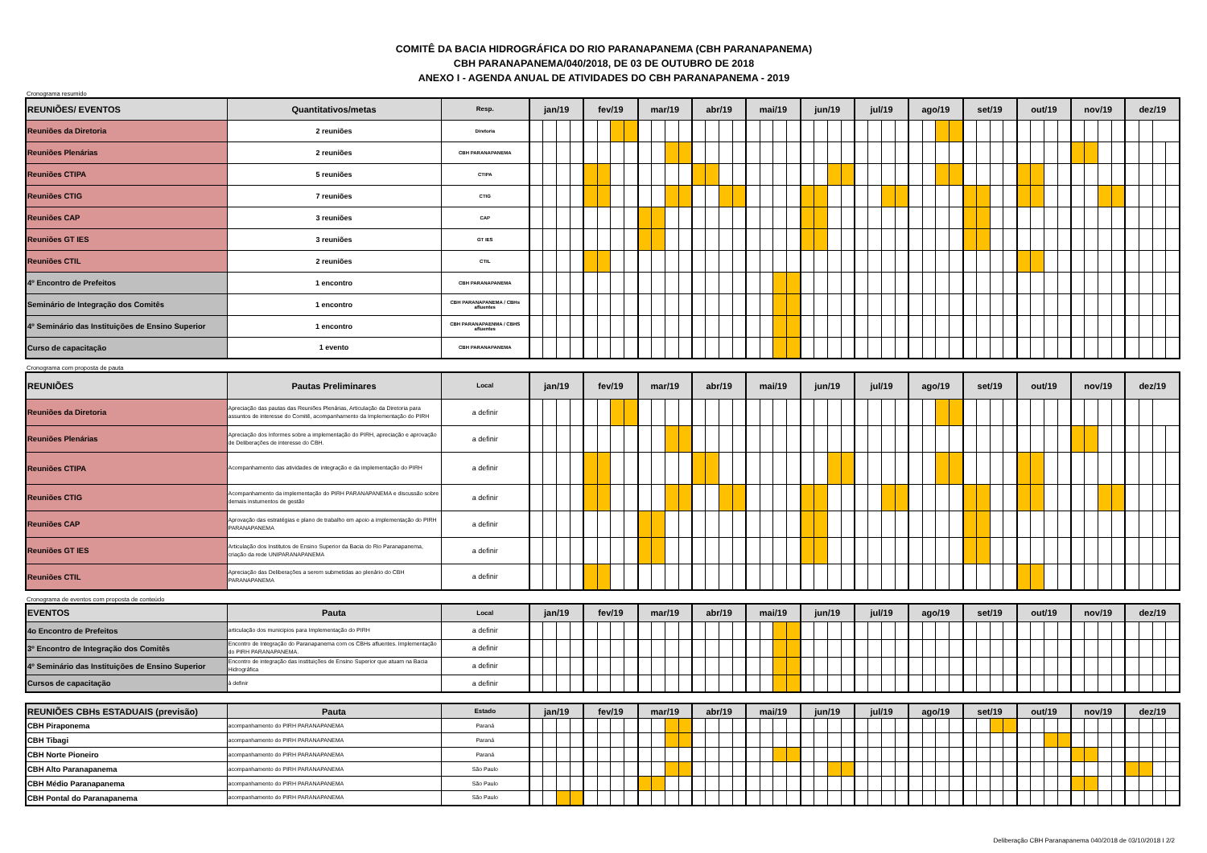COMITÊ DA BACIA HIDROGRÁFICA DO RIO PARANAPANEMA (CBH PARANAPANEMA)
CBH PARANAPANEMA/040/2018, DE 03 DE OUTUBRO DE 2018
ANEXO I - AGENDA ANUAL DE ATIVIDADES DO CBH PARANAPANEMA - 2019
Cronograma resumido
| REUNIÕES/ EVENTOS | Quantitativos/metas | Resp. | jan/19 | | | | fev/19 | | | | mar/19 | | | | abr/19 | | | | mai/19 | | | | jun/19 | | | | jul/19 | | | | ago/19 | | | | set/19 | | | | out/19 | | | | nov/19 | | | | dez/19 | | | |
| --- | --- | --- | --- | --- | --- | --- | --- | --- | --- | --- | --- | --- | --- | --- | --- | --- | --- | --- | --- | --- | --- | --- | --- | --- | --- | --- | --- | --- | --- | --- | --- | --- | --- | --- | --- | --- | --- | --- | --- | --- | --- | --- | --- | --- | --- | --- | --- | --- | --- | --- |
| Reuniões da Diretoria | 2 reuniões | Diretoria | | | | | | | | | | | | | | | | | | | | | | | | | | | | | | | | | | | | | | | | | | | | | | | | |
| Reuniões Plenárias | 2 reuniões | CBH PARANAPANEMA | | | | | | | | | | | | | | | | | | | | | | | | | | | | | | | | | | | | | | | | | | | | | | | | |
| Reuniões CTIPA | 5 reuniões | CTIPA | | | | | | | | | | | | | | | | | | | | | | | | | | | | | | | | | | | | | | | | | | | | | | | | |
| Reuniões CTIG | 7 reuniões | CTIG | | | | | | | | | | | | | | | | | | | | | | | | | | | | | | | | | | | | | | | | | | | | | | | | |
| Reuniões CAP | 3 reuniões | CAP | | | | | | | | | | | | | | | | | | | | | | | | | | | | | | | | | | | | | | | | | | | | | | | | |
| Reuniões GT IES | 3 reuniões | GT IES | | | | | | | | | | | | | | | | | | | | | | | | | | | | | | | | | | | | | | | | | | | | | | | | |
| Reuniões CTIL | 2 reuniões | CTIL | | | | | | | | | | | | | | | | | | | | | | | | | | | | | | | | | | | | | | | | | | | | | | | | |
| 4º Encontro de Prefeitos | 1 encontro | CBH PARANAPANEMA | | | | | | | | | | | | | | | | | | | | | | | | | | | | | | | | | | | | | | | | | | | | | | | | |
| Seminário de Integração dos Comitês | 1 encontro | CBH PARANAPANEMA / CBHs afluentes | | | | | | | | | | | | | | | | | | | | | | | | | | | | | | | | | | | | | | | | | | | | | | | | |
| 4º Seminário das Instituições de Ensino Superior | 1 encontro | CBH PARANAPAENMA / CBHS afluentes | | | | | | | | | | | | | | | | | | | | | | | | | | | | | | | | | | | | | | | | | | | | | | | | |
| Curso de capacitação | 1 evento | CBH PARANAPANEMA | | | | | | | | | | | | | | | | | | | | | | | | | | | | | | | | | | | | | | | | | | | | | | | | |
Cronograma com proposta de pauta
| REUNIÕES | Pautas Preliminares | Local | jan/19 | | | | fev/19 | | | | mar/19 | | | | abr/19 | | | | mai/19 | | | | jun/19 | | | | jul/19 | | | | ago/19 | | | | set/19 | | | | out/19 | | | | nov/19 | | | | dez/19 | | | |
| --- | --- | --- | --- | --- | --- | --- | --- | --- | --- | --- | --- | --- | --- | --- | --- | --- | --- | --- | --- | --- | --- | --- | --- | --- | --- | --- | --- | --- | --- | --- | --- | --- | --- | --- | --- | --- | --- | --- | --- | --- | --- | --- | --- | --- | --- | --- | --- | --- | --- | --- |
| Reuniões da Diretoria | Apreciação das pautas das Reuniões Plenárias, Articulação da Diretoria para assuntos de interesse do Comitê, acompanhamento da Implementação do PIRH | a definir | | | | | | | | | | | | | | | | | | | | | | | | | | | | | | | | | | | | | | | | | | | | | | | | |
| Reuniões Plenárias | Apreciação dos Informes sobre a implementação do PIRH, apreciação e aprovação de Deliberações de interesse do CBH. | a definir | | | | | | | | | | | | | | | | | | | | | | | | | | | | | | | | | | | | | | | | | | | | | | | | |
| Reuniões CTIPA | Acompanhamento das atividades de integração e da implementação do PIRH | a definir | | | | | | | | | | | | | | | | | | | | | | | | | | | | | | | | | | | | | | | | | | | | | | | | |
| Reuniões CTIG | Acompanhamento da implementação do PIRH PARANAPANEMA e discussão sobre demais instumentos de gestão | a definir | | | | | | | | | | | | | | | | | | | | | | | | | | | | | | | | | | | | | | | | | | | | | | | | |
| Reuniões CAP | Aprovação das estratégias e plano de trabalho em apoio a implementação do PIRH PARANAPANEMA | a definir | | | | | | | | | | | | | | | | | | | | | | | | | | | | | | | | | | | | | | | | | | | | | | | | |
| Reuniões GT IES | Articulação dos Institutos de Ensino Superior da Bacia do Rio Paranapanema, criação da rede UNIPARANAPANEMA | a definir | | | | | | | | | | | | | | | | | | | | | | | | | | | | | | | | | | | | | | | | | | | | | | | | |
| Reuniões CTIL | Apreciação das Deliberações a serem submetidas ao plenário do CBH PARANAPANEMA | a definir | | | | | | | | | | | | | | | | | | | | | | | | | | | | | | | | | | | | | | | | | | | | | | | | |
Cronograma de eventos com proposta de conteúdo
| EVENTOS | Pauta | Local | jan/19 | | | | fev/19 | | | | mar/19 | | | | abr/19 | | | | mai/19 | | | | jun/19 | | | | jul/19 | | | | ago/19 | | | | set/19 | | | | out/19 | | | | nov/19 | | | | dez/19 | | | |
| --- | --- | --- | --- | --- | --- | --- | --- | --- | --- | --- | --- | --- | --- | --- | --- | --- | --- | --- | --- | --- | --- | --- | --- | --- | --- | --- | --- | --- | --- | --- | --- | --- | --- | --- | --- | --- | --- | --- | --- | --- | --- | --- | --- | --- | --- | --- | --- | --- | --- | --- |
| 4o Encontro de Prefeitos | articulação dos municipios para Implementação do PIRH | a definir | | | | | | | | | | | | | | | | | | | | | | | | | | | | | | | | | | | | | | | | | | | | | | | | |
| 3º Encontro de Integração dos Comitês | Encontro de Integração do Paranapanema com os CBHs afluentes. Implementação do PIRH PARANAPANEMA. | a definir | | | | | | | | | | | | | | | | | | | | | | | | | | | | | | | | | | | | | | | | | | | | | | | | |
| 4º Seminário das Instituições de Ensino Superior | Encontro de integração das instituições de Ensino Superior que atuam na Bacia Hidrográfica | a definir | | | | | | | | | | | | | | | | | | | | | | | | | | | | | | | | | | | | | | | | | | | | | | | | |
| Cursos de capacitação | à definir | a definir | | | | | | | | | | | | | | | | | | | | | | | | | | | | | | | | | | | | | | | | | | | | | | | | |
| REUNIÕES CBHs ESTADUAIS (previsão) | Pauta | Estado | jan/19 | | | | fev/19 | | | | mar/19 | | | | abr/19 | | | | mai/19 | | | | jun/19 | | | | jul/19 | | | | ago/19 | | | | set/19 | | | | out/19 | | | | nov/19 | | | | dez/19 | | | |
| --- | --- | --- | --- | --- | --- | --- | --- | --- | --- | --- | --- | --- | --- | --- | --- | --- | --- | --- | --- | --- | --- | --- | --- | --- | --- | --- | --- | --- | --- | --- | --- | --- | --- | --- | --- | --- | --- | --- | --- | --- | --- | --- | --- | --- | --- | --- | --- | --- | --- | --- |
| CBH Piraponema | acompanhamento do PIRH PARANAPANEMA | Paraná | | | | | | | | | | | | | | | | | | | | | | | | | | | | | | | | | | | | | | | | | | | | | | | | |
| CBH Tibagi | acompanhamento do PIRH PARANAPANEMA | Paraná | | | | | | | | | | | | | | | | | | | | | | | | | | | | | | | | | | | | | | | | | | | | | | | | |
| CBH Norte Pioneiro | acompanhamento do PIRH PARANAPANEMA | Paraná | | | | | | | | | | | | | | | | | | | | | | | | | | | | | | | | | | | | | | | | | | | | | | | | |
| CBH Alto Paranapanema | acompanhamento do PIRH PARANAPANEMA | São Paulo | | | | | | | | | | | | | | | | | | | | | | | | | | | | | | | | | | | | | | | | | | | | | | | | |
| CBH Médio Paranapanema | acompanhamento do PIRH PARANAPANEMA | São Paulo | | | | | | | | | | | | | | | | | | | | | | | | | | | | | | | | | | | | | | | | | | | | | | | | |
| CBH Pontal do Paranapanema | acompanhamento do PIRH PARANAPANEMA | São Paulo | | | | | | | | | | | | | | | | | | | | | | | | | | | | | | | | | | | | | | | | | | | | | | | | |
Deliberação CBH Paranapanema 040/2018 de 03/10/2018 I 2/2